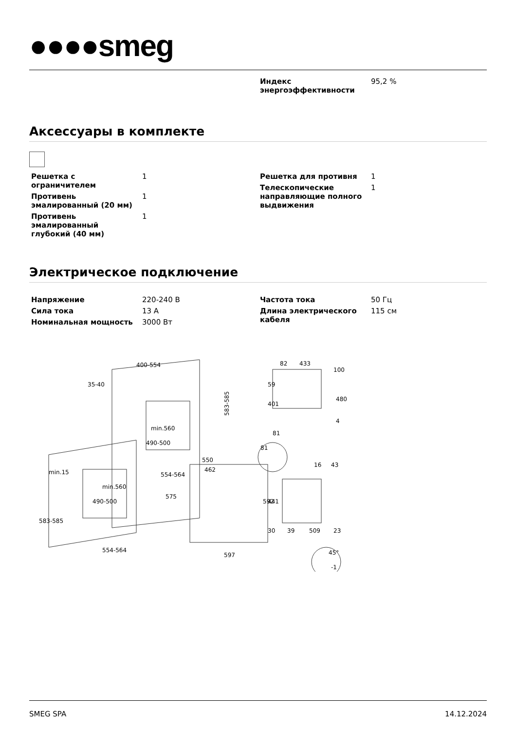●●●●smeg
| Индекс энергоэффективности | 95,2 % |
Аксессуары в комплекте
| Решетка с ограничителем | 1 |
| Противень эмалированный (20 мм) | 1 |
| Противень эмалированный глубокий (40 мм) | 1 |
| Решетка для противня | 1 |
| Телескопические направляющие полного выдвижения | 1 |
Электрическое подключение
| Напряжение | 220-240 В |
| Сила тока | 13 А |
| Номинальная мощность | 3000 Вт |
| Частота тока | 50 Гц |
| Длина электрического кабеля | 115 см |
400-554
35-40
583-585
554-564
550
462
554-564
597
592
575
min.15
583-585
min.560
490-500
min.560
490-500
82
433
100
59
401
480
4
81
81
16
43
441
30
39
509
23
45°
-1
SMEG SPA 14.12.2024